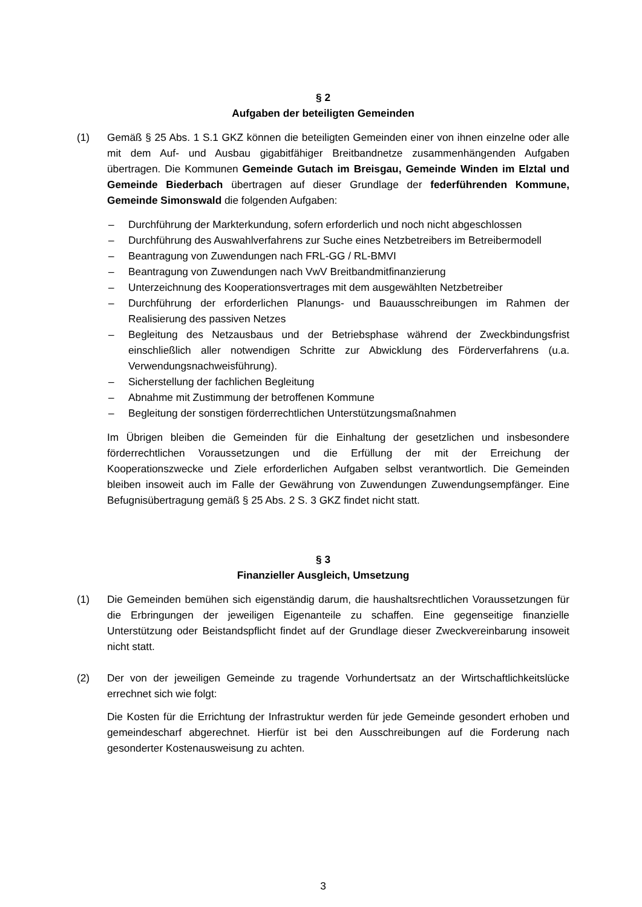§ 2
Aufgaben der beteiligten Gemeinden
(1) Gemäß § 25 Abs. 1 S.1 GKZ können die beteiligten Gemeinden einer von ihnen einzelne oder alle mit dem Auf- und Ausbau gigabitfähiger Breitbandnetze zusammenhängenden Aufgaben übertragen. Die Kommunen Gemeinde Gutach im Breisgau, Gemeinde Winden im Elztal und Gemeinde Biederbach übertragen auf dieser Grundlage der federführenden Kommune, Gemeinde Simonswald die folgenden Aufgaben:
– Durchführung der Markterkundung, sofern erforderlich und noch nicht abgeschlossen
– Durchführung des Auswahlverfahrens zur Suche eines Netzbetreibers im Betreibermodell
– Beantragung von Zuwendungen nach FRL-GG / RL-BMVI
– Beantragung von Zuwendungen nach VwV Breitbandmitfinanzierung
– Unterzeichnung des Kooperationsvertrages mit dem ausgewählten Netzbetreiber
– Durchführung der erforderlichen Planungs- und Bauausschreibungen im Rahmen der Realisierung des passiven Netzes
– Begleitung des Netzausbaus und der Betriebsphase während der Zweckbindungsfrist einschließlich aller notwendigen Schritte zur Abwicklung des Förderverfahrens (u.a. Verwendungsnachweisführung).
– Sicherstellung der fachlichen Begleitung
– Abnahme mit Zustimmung der betroffenen Kommune
– Begleitung der sonstigen förderrechtlichen Unterstützungsmaßnahmen
Im Übrigen bleiben die Gemeinden für die Einhaltung der gesetzlichen und insbesondere förderrechtlichen Voraussetzungen und die Erfüllung der mit der Erreichung der Kooperationszwecke und Ziele erforderlichen Aufgaben selbst verantwortlich. Die Gemeinden bleiben insoweit auch im Falle der Gewährung von Zuwendungen Zuwendungsempfänger. Eine Befugnisübertragung gemäß § 25 Abs. 2 S. 3 GKZ findet nicht statt.
§ 3
Finanzieller Ausgleich, Umsetzung
(1) Die Gemeinden bemühen sich eigenständig darum, die haushaltsrechtlichen Voraussetzungen für die Erbringungen der jeweiligen Eigenanteile zu schaffen. Eine gegenseitige finanzielle Unterstützung oder Beistandspflicht findet auf der Grundlage dieser Zweckvereinbarung insoweit nicht statt.
(2) Der von der jeweiligen Gemeinde zu tragende Vorhundertsatz an der Wirtschaftlichkeitslücke errechnet sich wie folgt:
Die Kosten für die Errichtung der Infrastruktur werden für jede Gemeinde gesondert erhoben und gemeindescharf abgerechnet. Hierfür ist bei den Ausschreibungen auf die Forderung nach gesonderter Kostenausweisung zu achten.
3